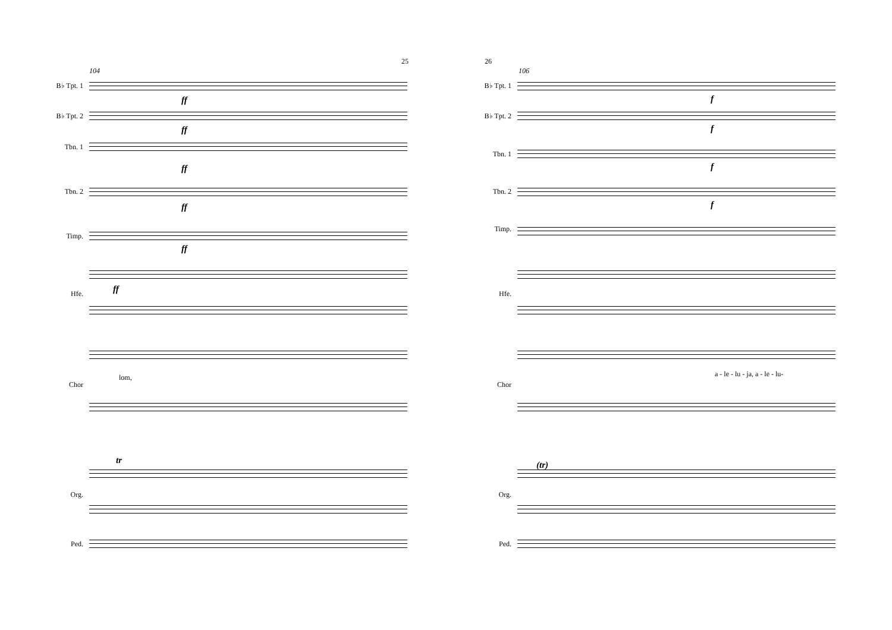25
104
B♭ Tpt. 1
B♭ Tpt. 2
Tbn. 1
Tbn. 2
Timp.
Hfe.
Chor
Org.
Ped.
ff
ff
ff
ff
ff
ff
lom,
tr
26
106
B♭ Tpt. 1
B♭ Tpt. 2
Tbn. 1
Tbn. 2
Timp.
Hfe.
Chor
Org.
Ped.
f
f
f
f
a - le - lu - ja, a - le - lu-
(tr)